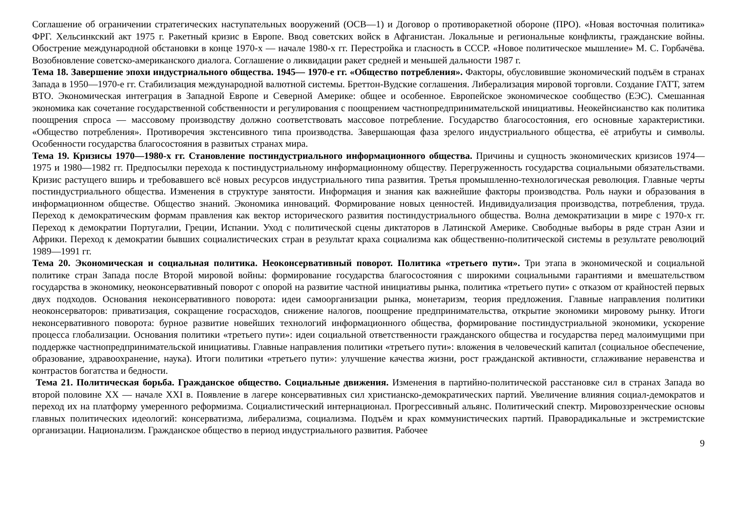Соглашение об ограничении стратегических наступательных вооружений (ОСВ—1) и Договор о противоракетной обороне (ПРО). «Новая восточная политика» ФРГ. Хельсинкский акт 1975 г. Ракетный кризис в Европе. Ввод советских войск в Афганистан. Локальные и региональные конфликты, гражданские войны. Обострение международной обстановки в конце 1970-х — начале 1980-х гг. Перестройка и гласность в СССР. «Новое политическое мышление» М. С. Горбачёва. Возобновление советско-американского диалога. Соглашение о ликвидации ракет средней и меньшей дальности 1987 г.
Тема 18. Завершение эпохи индустриального общества. 1945— 1970-е гг. «Общество потребления». Факторы, обусловившие экономический подъём в странах Запада в 1950—1970-е гг. Стабилизация международной валютной системы. Бреттон-Вудские соглашения. Либерализация мировой торговли. Создание ГАТТ, затем ВТО. Экономическая интеграция в Западной Европе и Северной Америке: общее и особенное. Европейское экономическое сообщество (ЕЭС). Смешанная экономика как сочетание государственной собственности и регулирования с поощрением частнопредпринимательской инициативы. Неокейнсианство как политика поощрения спроса — массовому производству должно соответствовать массовое потребление. Государство благосостояния, его основные характеристики. «Общество потребления». Противоречия экстенсивного типа производства. Завершающая фаза зрелого индустриального общества, её атрибуты и символы. Особенности государства благосостояния в развитых странах мира.
Тема 19. Кризисы 1970—1980-х гг. Становление постиндустриального информационного общества. Причины и сущность экономических кризисов 1974—1975 и 1980—1982 гг. Предпосылки перехода к постиндустриальному информационному обществу. Перегруженность государства социальными обязательствами. Кризис растущего вширь и требовавшего всё новых ресурсов индустриального типа развития. Третья промышленно-технологическая революция. Главные черты постиндустриального общества. Изменения в структуре занятости. Информация и знания как важнейшие факторы производства. Роль науки и образования в информационном обществе. Общество знаний. Экономика инноваций. Формирование новых ценностей. Индивидуализация производства, потребления, труда. Переход к демократическим формам правления как вектор исторического развития постиндустриального общества. Волна демократизации в мире с 1970-х гг. Переход к демократии Португалии, Греции, Испании. Уход с политической сцены диктаторов в Латинской Америке. Свободные выборы в ряде стран Азии и Африки. Переход к демократии бывших социалистических стран в результат краха социализма как общественно-политической системы в результате революций 1989—1991 гг.
Тема 20. Экономическая и социальная политика. Неоконсервативный поворот. Политика «третьего пути». Три этапа в экономической и социальной политике стран Запада после Второй мировой войны: формирование государства благосостояния с широкими социальными гарантиями и вмешательством государства в экономику, неоконсервативный поворот с опорой на развитие частной инициативы рынка, политика «третьего пути» с отказом от крайностей первых двух подходов. Основания неконсервативного поворота: идеи самоорганизации рынка, монетаризм, теория предложения. Главные направления политики неоконсерваторов: приватизация, сокращение госрасходов, снижение налогов, поощрение предпринимательства, открытие экономики мировому рынку. Итоги неконсервативного поворота: бурное развитие новейших технологий информационного общества, формирование постиндустриальной экономики, ускорение процесса глобализации. Основания политики «третьего пути»: идеи социальной ответственности гражданского общества и государства перед малоимущими при поддержке частнопредпринимательской инициативы. Главные направления политики «третьего пути»: вложения в человеческий капитал (социальное обеспечение, образование, здравоохранение, наука). Итоги политики «третьего пути»: улучшение качества жизни, рост гражданской активности, сглаживание неравенства и контрастов богатства и бедности.
Тема 21. Политическая борьба. Гражданское общество. Социальные движения. Изменения в партийно-политической расстановке сил в странах Запада во второй половине XX — начале XXI в. Появление в лагере консервативных сил христианско-демократических партий. Увеличение влияния социал-демократов и переход их на платформу умеренного реформизма. Социалистический интернационал. Прогрессивный альянс. Политический спектр. Мировоззренческие основы главных политических идеологий: консерватизма, либерализма, социализма. Подъём и крах коммунистических партий. Праворадикальные и экстремистские организации. Национализм. Гражданское общество в период индустриального развития. Рабочее
9